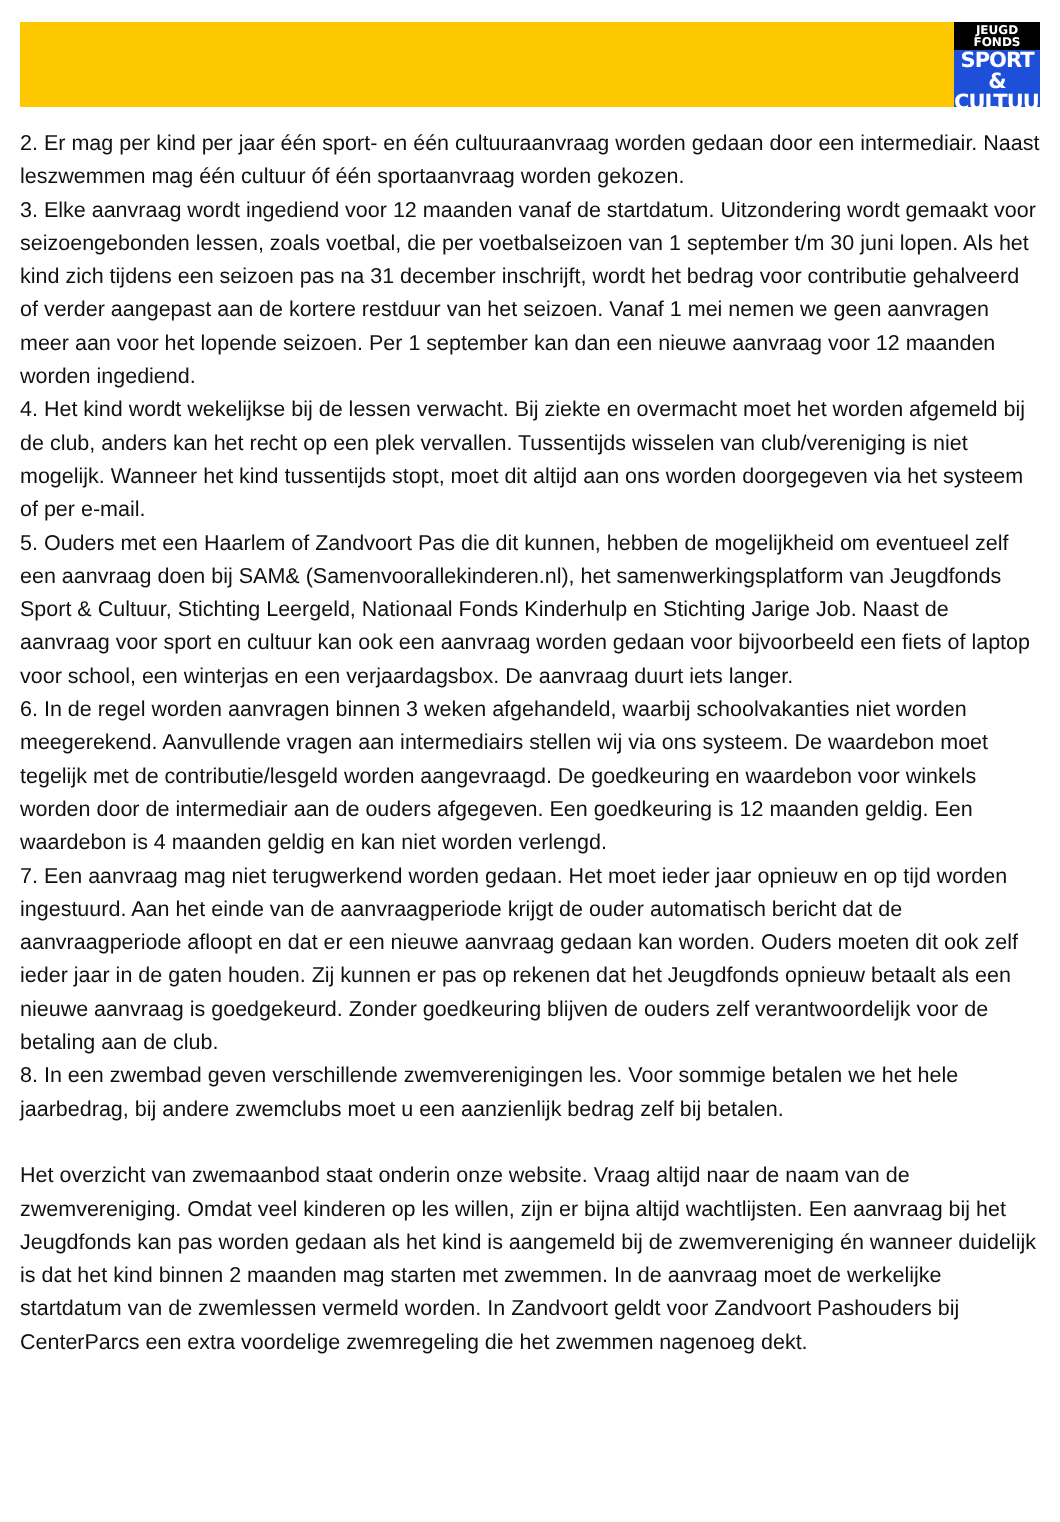JEUGD
FONDS
SPORT &
CULTUUR
2. Er mag per kind per jaar één sport- en één cultuuraanvraag worden gedaan door een intermediair. Naast leszwemmen mag één cultuur óf één sportaanvraag worden gekozen.
3. Elke aanvraag wordt ingediend voor 12 maanden vanaf de startdatum. Uitzondering wordt gemaakt voor seizoengebonden lessen, zoals voetbal, die per voetbalseizoen van 1 september t/m 30 juni lopen. Als het kind zich tijdens een seizoen pas na 31 december inschrijft, wordt het bedrag voor contributie gehalveerd of verder aangepast aan de kortere restduur van het seizoen. Vanaf 1 mei nemen we geen aanvragen meer aan voor het lopende seizoen. Per 1 september kan dan een nieuwe aanvraag voor 12 maanden worden ingediend.
4. Het kind wordt wekelijkse bij de lessen verwacht. Bij ziekte en overmacht moet het worden afgemeld bij de club, anders kan het recht op een plek vervallen. Tussentijds wisselen van club/vereniging is niet mogelijk. Wanneer het kind tussentijds stopt, moet dit altijd aan ons worden doorgegeven via het systeem of per e-mail.
5. Ouders met een Haarlem of Zandvoort Pas die dit kunnen, hebben de mogelijkheid om eventueel zelf een aanvraag doen bij SAM& (Samenvoorallekinderen.nl), het samenwerkingsplatform van Jeugdfonds Sport & Cultuur, Stichting Leergeld, Nationaal Fonds Kinderhulp en Stichting Jarige Job. Naast de aanvraag voor sport en cultuur kan ook een aanvraag worden gedaan voor bijvoorbeeld een fiets of laptop voor school, een winterjas en een verjaardagsbox. De aanvraag duurt iets langer.
6. In de regel worden aanvragen binnen 3 weken afgehandeld, waarbij schoolvakanties niet worden meegerekend. Aanvullende vragen aan intermediairs stellen wij via ons systeem. De waardebon moet tegelijk met de contributie/lesgeld worden aangevraagd. De goedkeuring en waardebon voor winkels worden door de intermediair aan de ouders afgegeven. Een goedkeuring is 12 maanden geldig. Een waardebon is 4 maanden geldig en kan niet worden verlengd.
7. Een aanvraag mag niet terugwerkend worden gedaan. Het moet ieder jaar opnieuw en op tijd worden ingestuurd. Aan het einde van de aanvraagperiode krijgt de ouder automatisch bericht dat de aanvraagperiode afloopt en dat er een nieuwe aanvraag gedaan kan worden. Ouders moeten dit ook zelf ieder jaar in de gaten houden. Zij kunnen er pas op rekenen dat het Jeugdfonds opnieuw betaalt als een nieuwe aanvraag is goedgekeurd. Zonder goedkeuring blijven de ouders zelf verantwoordelijk voor de betaling aan de club.
8. In een zwembad geven verschillende zwemverenigingen les. Voor sommige betalen we het hele jaarbedrag, bij andere zwemclubs moet u een aanzienlijk bedrag zelf bij betalen.
Het overzicht van zwemaanbod staat onderin onze website. Vraag altijd naar de naam van de zwemvereniging. Omdat veel kinderen op les willen, zijn er bijna altijd wachtlijsten. Een aanvraag bij het Jeugdfonds kan pas worden gedaan als het kind is aangemeld bij de zwemvereniging én wanneer duidelijk is dat het kind binnen 2 maanden mag starten met zwemmen. In de aanvraag moet de werkelijke startdatum van de zwemlessen vermeld worden. In Zandvoort geldt voor Zandvoort Pashouders bij CenterParcs een extra voordelige zwemregeling die het zwemmen nagenoeg dekt.